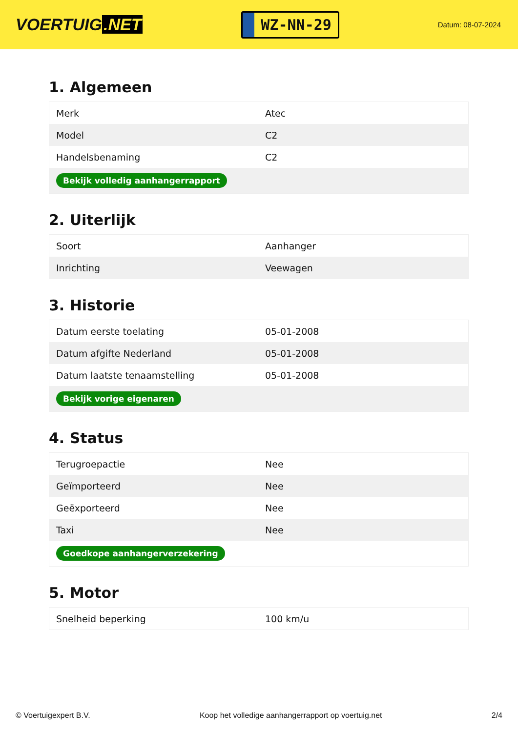VOERTUIG.NET
WZ-NN-29
Datum: 08-07-2024
1. Algemeen
| Merk | Atec |
| Model | C2 |
| Handelsbenaming | C2 |
| Bekijk volledig aanhangerrapport | |
2. Uiterlijk
| Soort | Aanhanger |
| Inrichting | Veewagen |
3. Historie
| Datum eerste toelating | 05-01-2008 |
| Datum afgifte Nederland | 05-01-2008 |
| Datum laatste tenaamstelling | 05-01-2008 |
| Bekijk vorige eigenaren | |
4. Status
| Terugroepactie | Nee |
| Geïmporteerd | Nee |
| Geëxporteerd | Nee |
| Taxi | Nee |
| Goedkope aanhangerverzekering | |
5. Motor
| Snelheid beperking | 100 km/u |
© Voertuigexpert B.V. Koop het volledige aanhangerrapport op voertuig.net 2/4